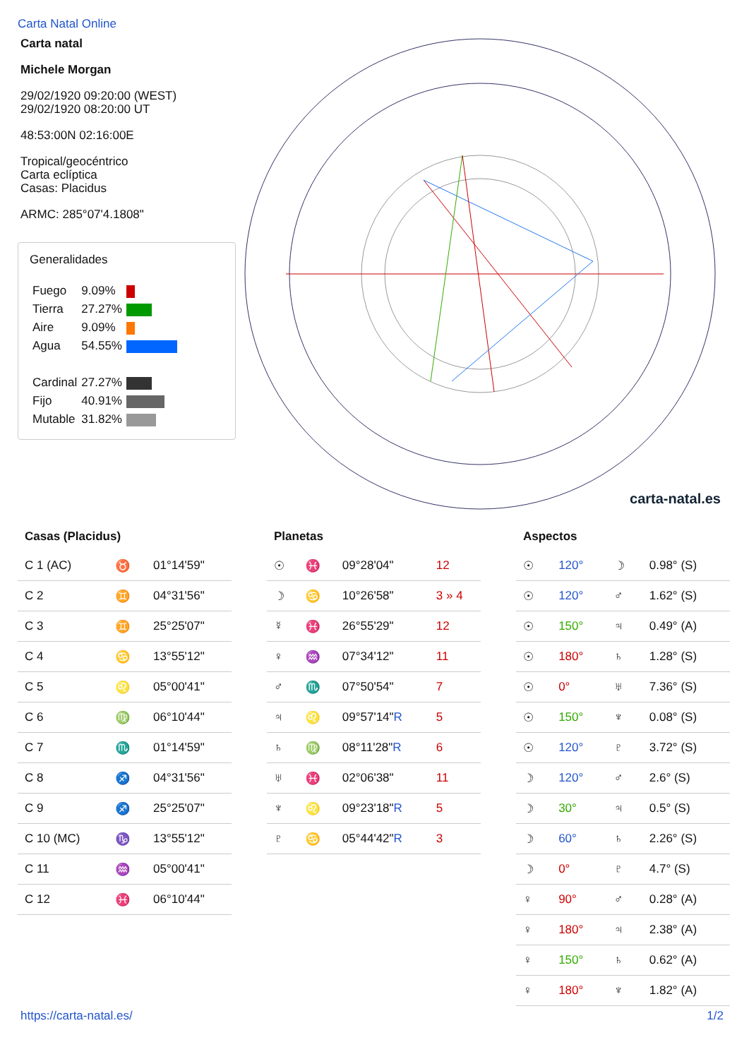Carta Natal Online
Carta natal
Michele Morgan
29/02/1920 09:20:00 (WEST)
29/02/1920 08:20:00 UT
48:53:00N 02:16:00E
Tropical/geocéntrico
Carta eclíptica
Casas: Placidus
ARMC: 285°07'4.1808"
Generalidades
| Fuego | 9.09% | |
| Tierra | 27.27% | |
| Aire | 9.09% | |
| Agua | 54.55% | |
| Cardinal | 27.27% | |
| Fijo | 40.91% | |
| Mutable | 31.82% | |
carta-natal.es
Casas (Placidus)
| C 1 (AC) | ♉ | 01°14'59" |
| C 2 | ♊ | 04°31'56" |
| C 3 | ♊ | 25°25'07" |
| C 4 | ♋ | 13°55'12" |
| C 5 | ♌ | 05°00'41" |
| C 6 | ♍ | 06°10'44" |
| C 7 | ♏ | 01°14'59" |
| C 8 | ♐ | 04°31'56" |
| C 9 | ♐ | 25°25'07" |
| C 10 (MC) | ♑ | 13°55'12" |
| C 11 | ♒ | 05°00'41" |
| C 12 | ♓ | 06°10'44" |
Planetas
| ☉ | ♓ | 09°28'04" | 12 |
| ☽ | ♋ | 10°26'58" | 3 » 4 |
| ☿ | ♓ | 26°55'29" | 12 |
| ♀ | ♒ | 07°34'12" | 11 |
| ♂ | ♏ | 07°50'54" | 7 |
| ♃ | ♌ | 09°57'14" R | 5 |
| ♄ | ♍ | 08°11'28" R | 6 |
| ♅ | ♓ | 02°06'38" | 11 |
| ♆ | ♌ | 09°23'18" R | 5 |
| ♇ | ♋ | 05°44'42" R | 3 |
Aspectos
| ☉ | 120° | ☽ | 0.98° (S) |
| ☉ | 120° | ♂ | 1.62° (S) |
| ☉ | 150° | ♃ | 0.49° (A) |
| ☉ | 180° | ♄ | 1.28° (S) |
| ☉ | 0° | ♅ | 7.36° (S) |
| ☉ | 150° | ♆ | 0.08° (S) |
| ☉ | 120° | ♇ | 3.72° (S) |
| ☽ | 120° | ♂ | 2.6° (S) |
| ☽ | 30° | ♃ | 0.5° (S) |
| ☽ | 60° | ♄ | 2.26° (S) |
| ☽ | 0° | ♇ | 4.7° (S) |
| ♀ | 90° | ♂ | 0.28° (A) |
| ♀ | 180° | ♃ | 2.38° (A) |
| ♀ | 150° | ♄ | 0.62° (A) |
| ♀ | 180° | ♆ | 1.82° (A) |
https://carta-natal.es/ 1/2